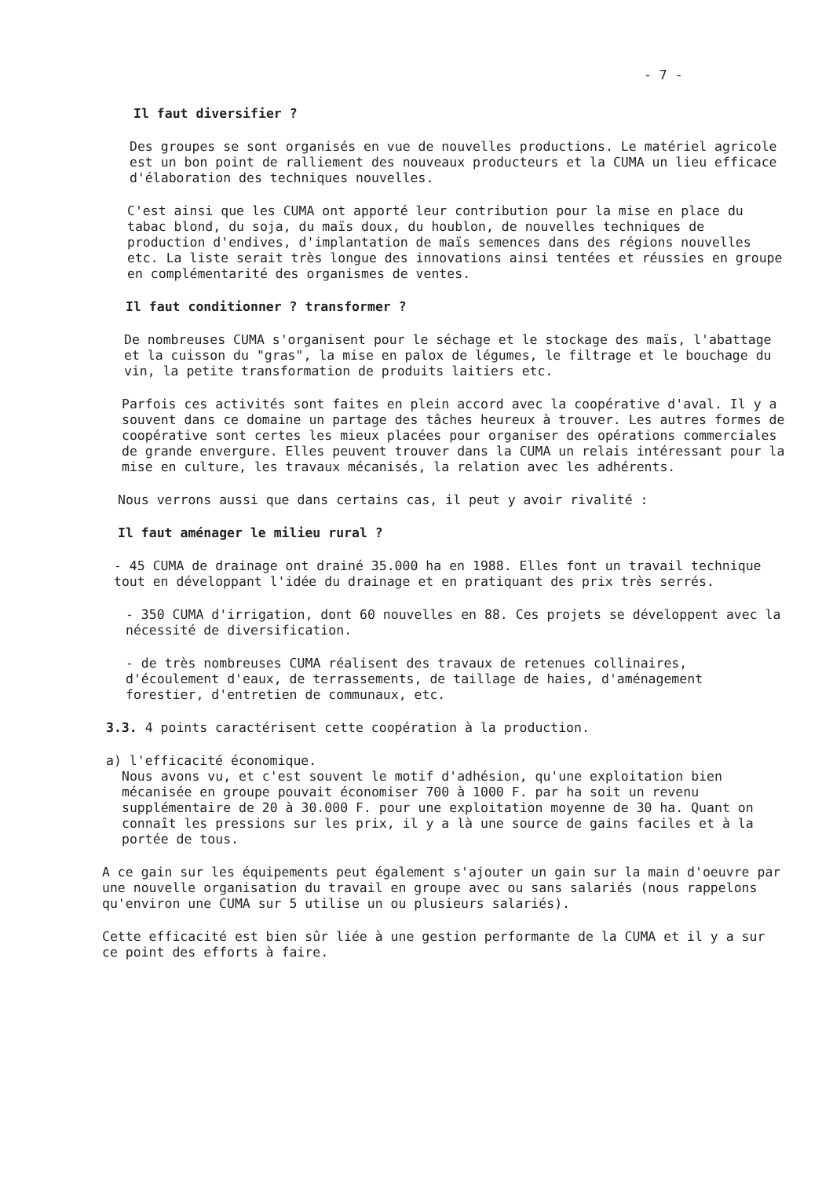- 7 -
Il faut diversifier ?
Des groupes se sont organisés en vue de nouvelles productions. Le matériel agricole est un bon point de ralliement des nouveaux producteurs et la CUMA un lieu efficace d'élaboration des techniques nouvelles.
C'est ainsi que les CUMA ont apporté leur contribution pour la mise en place du tabac blond, du soja, du maïs doux, du houblon, de nouvelles techniques de production d'endives, d'implantation de maïs semences dans des régions nouvelles etc. La liste serait très longue des innovations ainsi tentées et réussies en groupe en complémentarité des organismes de ventes.
Il faut conditionner ? transformer ?
De nombreuses CUMA s'organisent pour le séchage et le stockage des maïs, l'abattage et la cuisson du "gras", la mise en palox de légumes, le filtrage et le bouchage du vin, la petite transformation de produits laitiers etc.
Parfois ces activités sont faites en plein accord avec la coopérative d'aval. Il y a souvent dans ce domaine un partage des tâches heureux à trouver. Les autres formes de coopérative sont certes les mieux placées pour organiser des opérations commerciales de grande envergure. Elles peuvent trouver dans la CUMA un relais intéressant pour la mise en culture, les travaux mécanisés, la relation avec les adhérents.
Nous verrons aussi que dans certains cas, il peut y avoir rivalité :
Il faut aménager le milieu rural ?
- 45 CUMA de drainage ont drainé 35.000 ha en 1988. Elles font un travail technique tout en développant l'idée du drainage et en pratiquant des prix très serrés.
- 350 CUMA d'irrigation, dont 60 nouvelles en 88. Ces projets se développent avec la nécessité de diversification.
- de très nombreuses CUMA réalisent des travaux de retenues collinaires, d'écoulement d'eaux, de terrassements, de taillage de haies, d'aménagement forestier, d'entretien de communaux, etc.
3.3. 4 points caractérisent cette coopération à la production.
a) l'efficacité économique.
Nous avons vu, et c'est souvent le motif d'adhésion, qu'une exploitation bien mécanisée en groupe pouvait économiser 700 à 1000 F. par ha soit un revenu supplémentaire de 20 à 30.000 F. pour une exploitation moyenne de 30 ha. Quant on connaît les pressions sur les prix, il y a là une source de gains faciles et à la portée de tous.
A ce gain sur les équipements peut également s'ajouter un gain sur la main d'oeuvre par une nouvelle organisation du travail en groupe avec ou sans salariés (nous rappelons qu'environ une CUMA sur 5 utilise un ou plusieurs salariés).
Cette efficacité est bien sûr liée à une gestion performante de la CUMA et il y a sur ce point des efforts à faire.